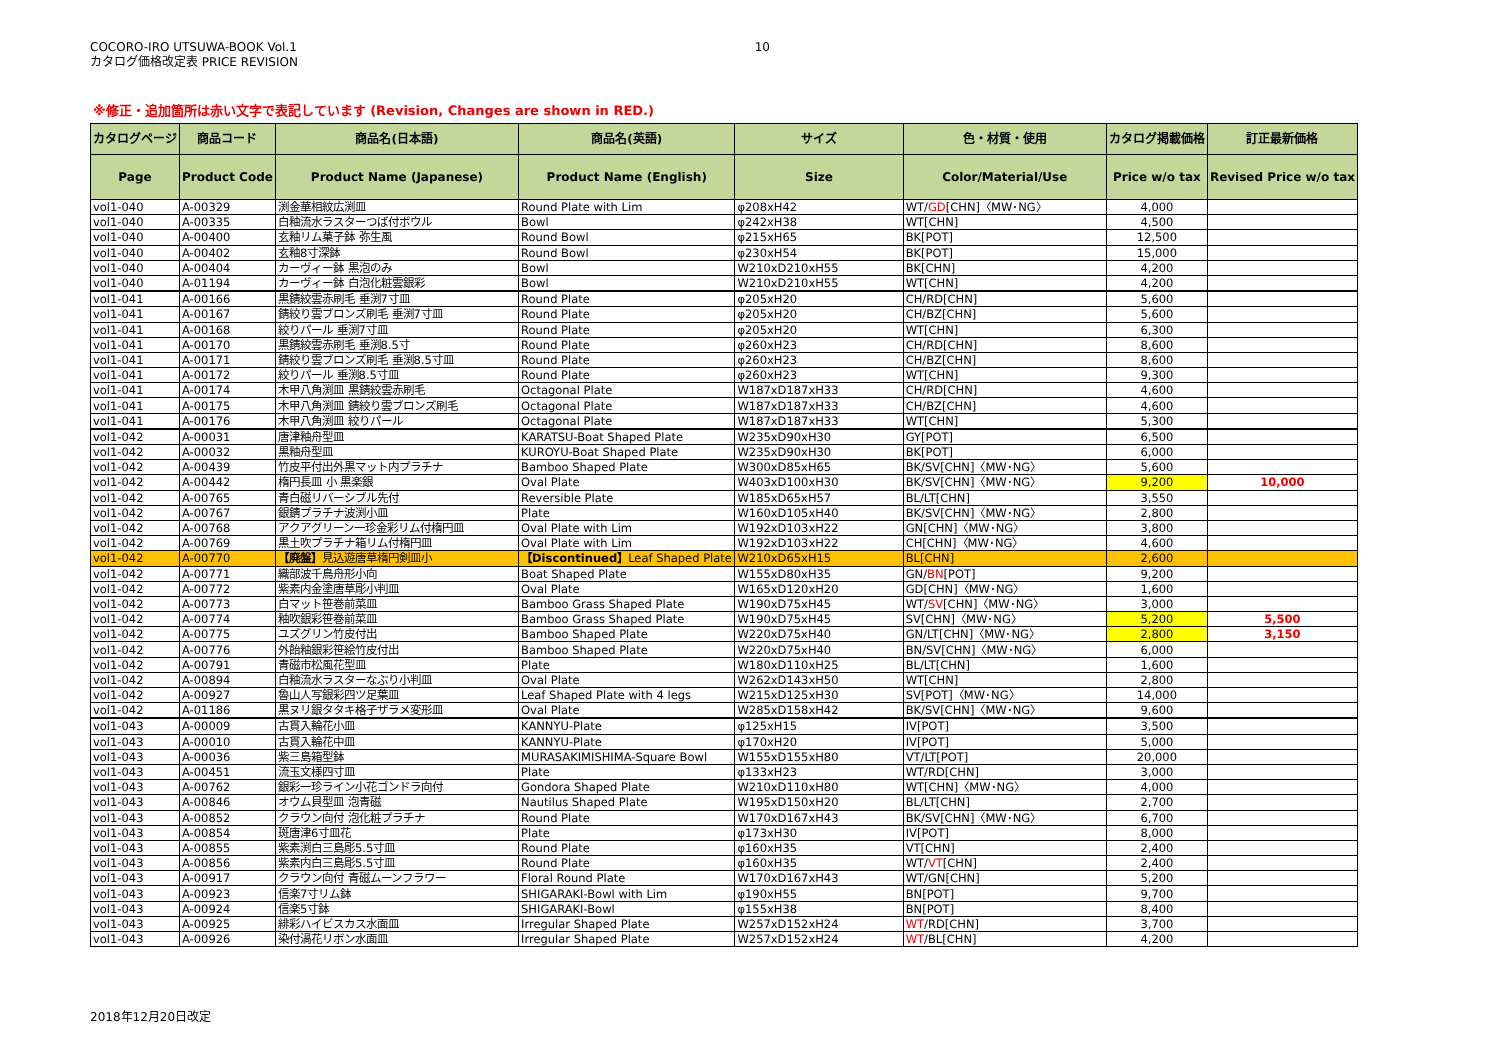COCORO-IRO UTSUWA-BOOK Vol.1
カタログ価格改定表 PRICE REVISION
10
※修正・追加箇所は赤い文字で表記しています (Revision, Changes are shown in RED.)
| カタログページ | 商品コード | 商品名(日本語) | 商品名(英語) | サイズ | 色・材質・使用 | カタログ掲載価格 | 訂正最新価格 |
| --- | --- | --- | --- | --- | --- | --- | --- |
| Page | Product Code | Product Name (Japanese) | Product Name (English) | Size | Color/Material/Use | Price w/o tax | Revised Price w/o tax |
| vol1-040 | A-00329 | 渕金華相紋広渕皿 | Round Plate with Lim | φ208xH42 | WT/ GD [CHN]〈MW･NG〉 | 4,000 | |
| vol1-040 | A-00335 | 白釉流水ラスターつば付ボウル | Bowl | φ242xH38 | WT[CHN] | 4,500 | |
| vol1-040 | A-00400 | 玄釉リム菓子鉢 弥生風 | Round Bowl | φ215xH65 | BK[POT] | 12,500 | |
| vol1-040 | A-00402 | 玄釉8寸深鉢 | Round Bowl | φ230xH54 | BK[POT] | 15,000 | |
| vol1-040 | A-00404 | カーヴィー鉢 黒泡のみ | Bowl | W210xD210xH55 | BK[CHN] | 4,200 | |
| vol1-040 | A-01194 | カーヴィー鉢 白泡化粧雲銀彩 | Bowl | W210xD210xH55 | WT[CHN] | 4,200 | |
| vol1-041 | A-00166 | 黒錆絞雲赤刷毛 垂渕7寸皿 | Round Plate | φ205xH20 | CH/RD[CHN] | 5,600 | |
| vol1-041 | A-00167 | 錆絞り雲ブロンズ刷毛 垂渕7寸皿 | Round Plate | φ205xH20 | CH/BZ[CHN] | 5,600 | |
| vol1-041 | A-00168 | 絞りパール 垂渕7寸皿 | Round Plate | φ205xH20 | WT[CHN] | 6,300 | |
| vol1-041 | A-00170 | 黒錆絞雲赤刷毛 垂渕8.5寸 | Round Plate | φ260xH23 | CH/RD[CHN] | 8,600 | |
| vol1-041 | A-00171 | 錆絞り雲ブロンズ刷毛 垂渕8.5寸皿 | Round Plate | φ260xH23 | CH/BZ[CHN] | 8,600 | |
| vol1-041 | A-00172 | 絞りパール 垂渕8.5寸皿 | Round Plate | φ260xH23 | WT[CHN] | 9,300 | |
| vol1-041 | A-00174 | 木甲八角渕皿 黒錆絞雲赤刷毛 | Octagonal Plate | W187xD187xH33 | CH/RD[CHN] | 4,600 | |
| vol1-041 | A-00175 | 木甲八角渕皿 錆絞り雲ブロンズ刷毛 | Octagonal Plate | W187xD187xH33 | CH/BZ[CHN] | 4,600 | |
| vol1-041 | A-00176 | 木甲八角渕皿 絞りパール | Octagonal Plate | W187xD187xH33 | WT[CHN] | 5,300 | |
| vol1-042 | A-00031 | 唐津釉舟型皿 | KARATSU-Boat Shaped Plate | W235xD90xH30 | GY[POT] | 6,500 | |
| vol1-042 | A-00032 | 黒釉舟型皿 | KUROYU-Boat Shaped Plate | W235xD90xH30 | BK[POT] | 6,000 | |
| vol1-042 | A-00439 | 竹皮平付出外黒マット内プラチナ | Bamboo Shaped Plate | W300xD85xH65 | BK/SV[CHN]〈MW･NG〉 | 5,600 | |
| vol1-042 | A-00442 | 楕円長皿 小 黒楽銀 | Oval Plate | W403xD100xH30 | BK/SV[CHN]〈MW･NG〉 | 9,200 | 10,000 |
| vol1-042 | A-00765 | 青白磁リバーシブル先付 | Reversible Plate | W185xD65xH57 | BL/LT[CHN] | 3,550 | |
| vol1-042 | A-00767 | 銀錆プラチナ波渕小皿 | Plate | W160xD105xH40 | BK/SV[CHN]〈MW･NG〉 | 2,800 | |
| vol1-042 | A-00768 | アクアグリーン一珍金彩リム付楕円皿 | Oval Plate with Lim | W192xD103xH22 | GN[CHN]〈MW･NG〉 | 3,800 | |
| vol1-042 | A-00769 | 黒土吹プラチナ箱リム付楕円皿 | Oval Plate with Lim | W192xD103xH22 | CH[CHN]〈MW･NG〉 | 4,600 | |
| vol1-042 | A-00770 | 【廃盤】 見込遊唐草楕円剣皿小 | 【Discontinued】 Leaf Shaped Plate | W210xD65xH15 | BL[CHN] | 2,600 | |
| vol1-042 | A-00771 | 織部波千鳥舟形小向 | Boat Shaped Plate | W155xD80xH35 | GN/ BN [POT] | 9,200 | |
| vol1-042 | A-00772 | 紫素内金塗唐草彫小判皿 | Oval Plate | W165xD120xH20 | GD[CHN]〈MW･NG〉 | 1,600 | |
| vol1-042 | A-00773 | 白マット笹巻前菜皿 | Bamboo Grass Shaped Plate | W190xD75xH45 | WT/ SV [CHN]〈MW･NG〉 | 3,000 | |
| vol1-042 | A-00774 | 釉吹銀彩笹巻前菜皿 | Bamboo Grass Shaped Plate | W190xD75xH45 | SV[CHN]〈MW･NG〉 | 5,200 | 5,500 |
| vol1-042 | A-00775 | ユズグリン竹皮付出 | Bamboo Shaped Plate | W220xD75xH40 | GN/LT[CHN]〈MW･NG〉 | 2,800 | 3,150 |
| vol1-042 | A-00776 | 外飴釉銀彩笹絵竹皮付出 | Bamboo Shaped Plate | W220xD75xH40 | BN/SV[CHN]〈MW･NG〉 | 6,000 | |
| vol1-042 | A-00791 | 青磁市松風花型皿 | Plate | W180xD110xH25 | BL/LT[CHN] | 1,600 | |
| vol1-042 | A-00894 | 白釉流水ラスターなぶり小判皿 | Oval Plate | W262xD143xH50 | WT[CHN] | 2,800 | |
| vol1-042 | A-00927 | 魯山人写銀彩四ツ足葉皿 | Leaf Shaped Plate with 4 legs | W215xD125xH30 | SV[POT]〈MW･NG〉 | 14,000 | |
| vol1-042 | A-01186 | 黒ヌリ銀タタキ格子ザラメ変形皿 | Oval Plate | W285xD158xH42 | BK/SV[CHN]〈MW･NG〉 | 9,600 | |
| vol1-043 | A-00009 | 古貫入輪花小皿 | KANNYU-Plate | φ125xH15 | IV[POT] | 3,500 | |
| vol1-043 | A-00010 | 古貫入輪花中皿 | KANNYU-Plate | φ170xH20 | IV[POT] | 5,000 | |
| vol1-043 | A-00036 | 紫三島箱型鉢 | MURASAKIMISHIMA-Square Bowl | W155xD155xH80 | VT/LT[POT] | 20,000 | |
| vol1-043 | A-00451 | 流玉文様四寸皿 | Plate | φ133xH23 | WT/RD[CHN] | 3,000 | |
| vol1-043 | A-00762 | 銀彩一珍ライン小花ゴンドラ向付 | Gondora Shaped Plate | W210xD110xH80 | WT[CHN]〈MW･NG〉 | 4,000 | |
| vol1-043 | A-00846 | オウム貝型皿 泡青磁 | Nautilus Shaped Plate | W195xD150xH20 | BL/LT[CHN] | 2,700 | |
| vol1-043 | A-00852 | クラウン向付 泡化粧プラチナ | Round Plate | W170xD167xH43 | BK/SV[CHN]〈MW･NG〉 | 6,700 | |
| vol1-043 | A-00854 | 斑唐津6寸皿花 | Plate | φ173xH30 | IV[POT] | 8,000 | |
| vol1-043 | A-00855 | 紫素渕白三島彫5.5寸皿 | Round Plate | φ160xH35 | VT[CHN] | 2,400 | |
| vol1-043 | A-00856 | 紫素内白三島彫5.5寸皿 | Round Plate | φ160xH35 | WT/ VT [CHN] | 2,400 | |
| vol1-043 | A-00917 | クラウン向付 青磁ムーンフラワー | Floral Round Plate | W170xD167xH43 | WT/GN[CHN] | 5,200 | |
| vol1-043 | A-00923 | 信楽7寸リム鉢 | SHIGARAKI-Bowl with Lim | φ190xH55 | BN[POT] | 9,700 | |
| vol1-043 | A-00924 | 信楽5寸鉢 | SHIGARAKI-Bowl | φ155xH38 | BN[POT] | 8,400 | |
| vol1-043 | A-00925 | 緋彩ハイビスカス水面皿 | Irregular Shaped Plate | W257xD152xH24 | WT /RD[CHN] | 3,700 | |
| vol1-043 | A-00926 | 染付渦花リボン水面皿 | Irregular Shaped Plate | W257xD152xH24 | WT /BL[CHN] | 4,200 | |
2018年12月20日改定